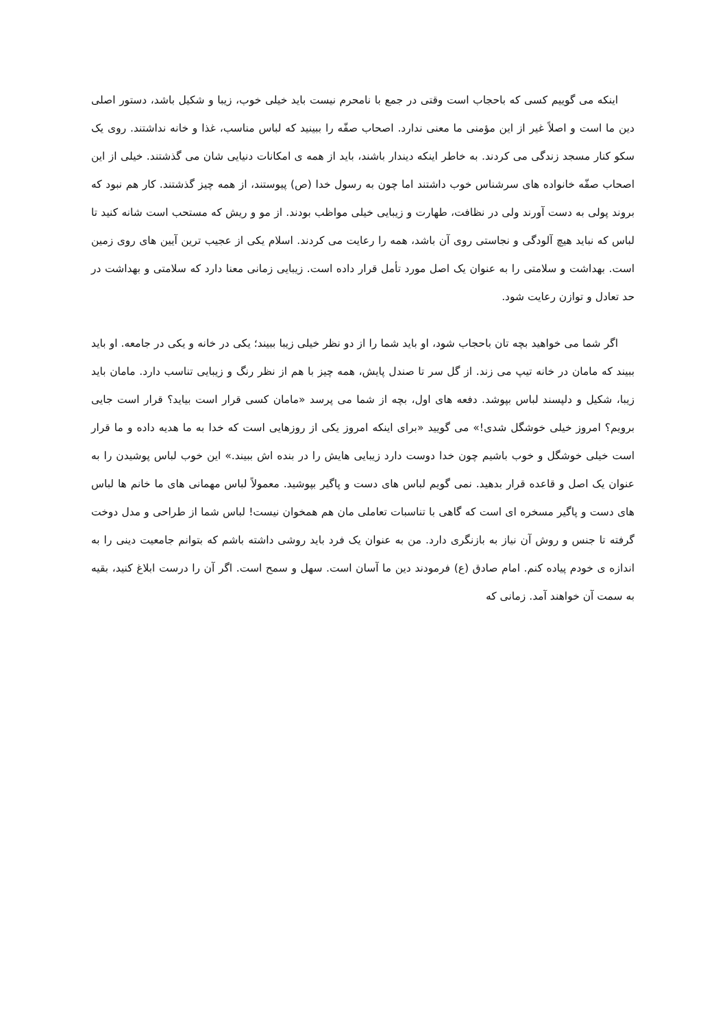اینکه می گوییم کسی که باحجاب است وقتی در جمع با نامحرم نیست باید خیلی خوب، زیبا و شکیل باشد، دستور اصلی دین ما است و اصلاً غیر از این مؤمنی ما معنی ندارد. اصحاب صفّه را ببینید که لباس مناسب، غذا و خانه نداشتند. روی یک سکو کنار مسجد زندگی می کردند. به خاطر اینکه دیندار باشند، باید از همه ی امکانات دنیایی شان می گذشتند. خیلی از این اصحاب صفّه خانواده های سرشناس خوب داشتند اما چون به رسول خدا (ص) پیوستند، از همه چیز گذشتند. کار هم نبود که بروند پولی به دست آورند ولی در نظافت، طهارت و زیبایی خیلی مواظب بودند. از مو و ریش که مستحب است شانه کنید تا لباس که نباید هیچ آلودگی و نجاستی روی آن باشد، همه را رعایت می کردند. اسلام یکی از عجیب ترین آیین های روی زمین است. بهداشت و سلامتی را به عنوان یک اصل مورد تأمل قرار داده است. زیبایی زمانی معنا دارد که سلامتی و بهداشت در حد تعادل و توازن رعایت شود.
اگر شما می خواهید بچه تان باحجاب شود، او باید شما را از دو نظر خیلی زیبا ببیند؛ یکی در خانه و یکی در جامعه. او باید ببیند که مامان در خانه تیپ می زند. از گل سر تا صندل پایش، همه چیز با هم از نظر رنگ و زیبایی تناسب دارد. مامان باید زیبا، شکیل و دلپسند لباس بپوشد. دفعه های اول، بچه از شما می پرسد «مامان کسی قرار است بیاید؟ قرار است جایی برویم؟ امروز خیلی خوشگل شدی!» می گویید «برای اینکه امروز یکی از روزهایی است که خدا به ما هدیه داده و ما قرار است خیلی خوشگل و خوب باشیم چون خدا دوست دارد زیبایی هایش را در بنده اش ببیند.» این خوب لباس پوشیدن را به عنوان یک اصل و قاعده قرار بدهید. نمی گویم لباس های دست و پاگیر بپوشید. معمولاً لباس مهمانی های ما خانم ها لباس های دست و پاگیر مسخره ای است که گاهی با تناسبات تعاملی مان هم همخوان نیست! لباس شما از طراحی و مدل دوخت گرفته تا جنس و روش آن نیاز به بازنگری دارد. من به عنوان یک فرد باید روشی داشته باشم که بتوانم جامعیت دینی را به اندازه ی خودم پیاده کنم. امام صادق (ع) فرمودند دین ما آسان است. سهل و سمح است. اگر آن را درست ابلاغ کنید، بقیه به سمت آن خواهند آمد. زمانی که